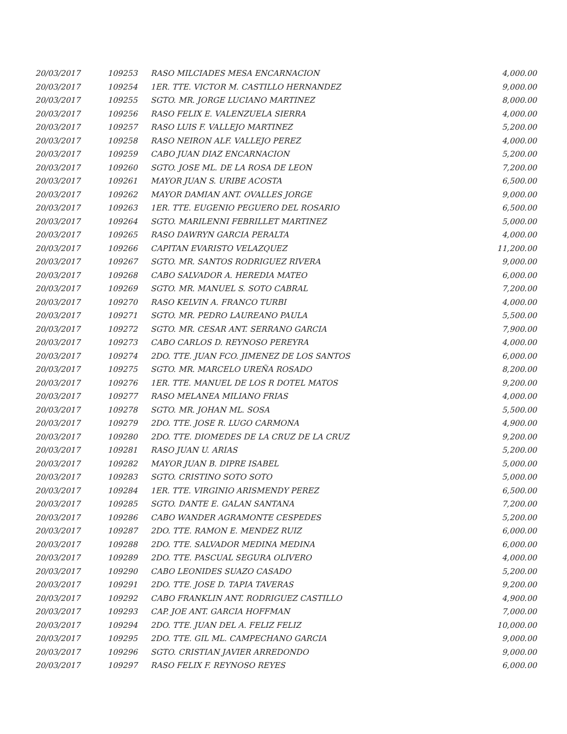| 20/03/2017 | 109253 | RASO MILCIADES MESA ENCARNACION | 4,000.00 |
| 20/03/2017 | 109254 | 1ER. TTE. VICTOR M. CASTILLO HERNANDEZ | 9,000.00 |
| 20/03/2017 | 109255 | SGTO. MR. JORGE LUCIANO MARTINEZ | 8,000.00 |
| 20/03/2017 | 109256 | RASO FELIX E. VALENZUELA SIERRA | 4,000.00 |
| 20/03/2017 | 109257 | RASO LUIS F. VALLEJO MARTINEZ | 5,200.00 |
| 20/03/2017 | 109258 | RASO NEIRON ALF. VALLEJO PEREZ | 4,000.00 |
| 20/03/2017 | 109259 | CABO JUAN DIAZ ENCARNACION | 5,200.00 |
| 20/03/2017 | 109260 | SGTO. JOSE ML. DE LA ROSA DE LEON | 7,200.00 |
| 20/03/2017 | 109261 | MAYOR JUAN S. URIBE ACOSTA | 6,500.00 |
| 20/03/2017 | 109262 | MAYOR DAMIAN ANT. OVALLES JORGE | 9,000.00 |
| 20/03/2017 | 109263 | 1ER. TTE. EUGENIO PEGUERO DEL ROSARIO | 6,500.00 |
| 20/03/2017 | 109264 | SGTO. MARILENNI FEBRILLET MARTINEZ | 5,000.00 |
| 20/03/2017 | 109265 | RASO DAWRYN GARCIA PERALTA | 4,000.00 |
| 20/03/2017 | 109266 | CAPITAN EVARISTO VELAZQUEZ | 11,200.00 |
| 20/03/2017 | 109267 | SGTO. MR. SANTOS RODRIGUEZ RIVERA | 9,000.00 |
| 20/03/2017 | 109268 | CABO SALVADOR A. HEREDIA MATEO | 6,000.00 |
| 20/03/2017 | 109269 | SGTO. MR. MANUEL S. SOTO CABRAL | 7,200.00 |
| 20/03/2017 | 109270 | RASO KELVIN A. FRANCO TURBI | 4,000.00 |
| 20/03/2017 | 109271 | SGTO. MR. PEDRO LAUREANO PAULA | 5,500.00 |
| 20/03/2017 | 109272 | SGTO. MR. CESAR ANT. SERRANO GARCIA | 7,900.00 |
| 20/03/2017 | 109273 | CABO CARLOS D. REYNOSO PEREYRA | 4,000.00 |
| 20/03/2017 | 109274 | 2DO. TTE. JUAN FCO. JIMENEZ DE LOS SANTOS | 6,000.00 |
| 20/03/2017 | 109275 | SGTO. MR. MARCELO UREÑA ROSADO | 8,200.00 |
| 20/03/2017 | 109276 | 1ER. TTE. MANUEL DE LOS R DOTEL MATOS | 9,200.00 |
| 20/03/2017 | 109277 | RASO MELANEA MILIANO FRIAS | 4,000.00 |
| 20/03/2017 | 109278 | SGTO. MR. JOHAN ML. SOSA | 5,500.00 |
| 20/03/2017 | 109279 | 2DO. TTE. JOSE R. LUGO CARMONA | 4,900.00 |
| 20/03/2017 | 109280 | 2DO. TTE. DIOMEDES DE LA CRUZ DE LA CRUZ | 9,200.00 |
| 20/03/2017 | 109281 | RASO JUAN U. ARIAS | 5,200.00 |
| 20/03/2017 | 109282 | MAYOR JUAN B. DIPRE ISABEL | 5,000.00 |
| 20/03/2017 | 109283 | SGTO. CRISTINO SOTO SOTO | 5,000.00 |
| 20/03/2017 | 109284 | 1ER. TTE. VIRGINIO ARISMENDY PEREZ | 6,500.00 |
| 20/03/2017 | 109285 | SGTO. DANTE E. GALAN SANTANA | 7,200.00 |
| 20/03/2017 | 109286 | CABO WANDER AGRAMONTE CESPEDES | 5,200.00 |
| 20/03/2017 | 109287 | 2DO. TTE. RAMON E. MENDEZ RUIZ | 6,000.00 |
| 20/03/2017 | 109288 | 2DO. TTE. SALVADOR MEDINA MEDINA | 6,000.00 |
| 20/03/2017 | 109289 | 2DO. TTE. PASCUAL SEGURA OLIVERO | 4,000.00 |
| 20/03/2017 | 109290 | CABO LEONIDES SUAZO CASADO | 5,200.00 |
| 20/03/2017 | 109291 | 2DO. TTE. JOSE D. TAPIA TAVERAS | 9,200.00 |
| 20/03/2017 | 109292 | CABO FRANKLIN ANT. RODRIGUEZ CASTILLO | 4,900.00 |
| 20/03/2017 | 109293 | CAP. JOE ANT. GARCIA HOFFMAN | 7,000.00 |
| 20/03/2017 | 109294 | 2DO. TTE. JUAN DEL A. FELIZ FELIZ | 10,000.00 |
| 20/03/2017 | 109295 | 2DO. TTE. GIL ML. CAMPECHANO GARCIA | 9,000.00 |
| 20/03/2017 | 109296 | SGTO. CRISTIAN JAVIER ARREDONDO | 9,000.00 |
| 20/03/2017 | 109297 | RASO FELIX F. REYNOSO REYES | 6,000.00 |